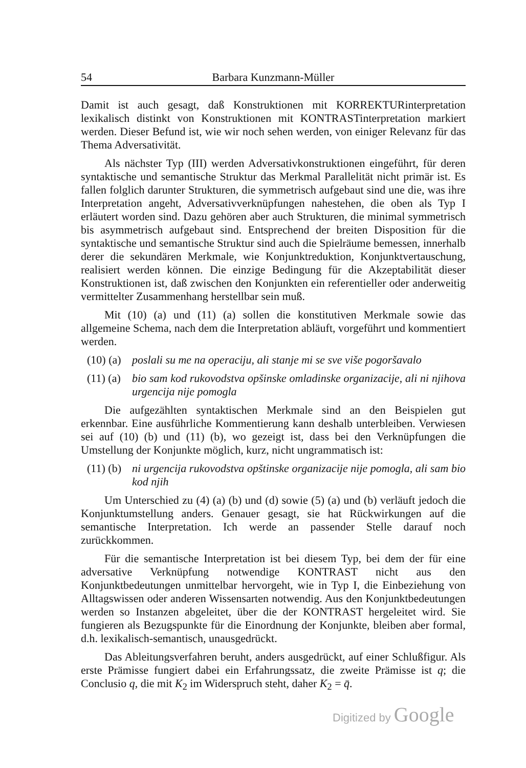54 Barbara Kunzmann-Müller
Damit ist auch gesagt, daß Konstruktionen mit KORREKTURinterpretation lexikalisch distinkt von Konstruktionen mit KONTRASTinterpretation markiert werden. Dieser Befund ist, wie wir noch sehen werden, von einiger Relevanz für das Thema Adversativität.
Als nächster Typ (III) werden Adversativkonstruktionen eingeführt, für deren syntaktische und semantische Struktur das Merkmal Parallelität nicht primär ist. Es fallen folglich darunter Strukturen, die symmetrisch aufgebaut sind une die, was ihre Interpretation angeht, Adversativverknüpfungen nahestehen, die oben als Typ I erläutert worden sind. Dazu gehören aber auch Strukturen, die minimal symmetrisch bis asymmetrisch aufgebaut sind. Entsprechend der breiten Disposition für die syntaktische und semantische Struktur sind auch die Spielräume bemessen, innerhalb derer die sekundären Merkmale, wie Konjunktreduktion, Konjunktvertauschung, realisiert werden können. Die einzige Bedingung für die Akzeptabilität dieser Konstruktionen ist, daß zwischen den Konjunkten ein referentieller oder anderweitig vermittelter Zusammenhang herstellbar sein muß.
Mit (10) (a) und (11) (a) sollen die konstitutiven Merkmale sowie das allgemeine Schema, nach dem die Interpretation abläuft, vorgeführt und kommentiert werden.
(10) (a) poslali su me na operaciju, ali stanje mi se sve više pogoršavalo
(11) (a) bio sam kod rukovodstva opšinske omladinske organizacije, ali ni njihova urgencija nije pomogla
Die aufgezählten syntaktischen Merkmale sind an den Beispielen gut erkennbar. Eine ausführliche Kommentierung kann deshalb unterbleiben. Verwiesen sei auf (10) (b) und (11) (b), wo gezeigt ist, dass bei den Verknüpfungen die Umstellung der Konjunkte möglich, kurz, nicht ungrammatisch ist:
(11) (b) ni urgencija rukovodstva opštinske organizacije nije pomogla, ali sam bio kod njih
Um Unterschied zu (4) (a) (b) und (d) sowie (5) (a) und (b) verläuft jedoch die Konjunktumstellung anders. Genauer gesagt, sie hat Rückwirkungen auf die semantische Interpretation. Ich werde an passender Stelle darauf noch zurückkommen.
Für die semantische Interpretation ist bei diesem Typ, bei dem der für eine adversative Verknüpfung notwendige KONTRAST nicht aus den Konjunktbedeutungen unmittelbar hervorgeht, wie in Typ I, die Einbeziehung von Alltagswissen oder anderen Wissensarten notwendig. Aus den Konjunktbedeutungen werden so Instanzen abgeleitet, über die der KONTRAST hergeleitet wird. Sie fungieren als Bezugspunkte für die Einordnung der Konjunkte, bleiben aber formal, d.h. lexikalisch-semantisch, unausgedrückt.
Das Ableitungsverfahren beruht, anders ausgedrückt, auf einer Schlußfigur. Als erste Prämisse fungiert dabei ein Erfahrungssatz, die zweite Prämisse ist q; die Conclusio q, die mit K<sub>2</sub> im Widerspruch steht, daher K<sub>2</sub> = q̄.
Digitized by Google